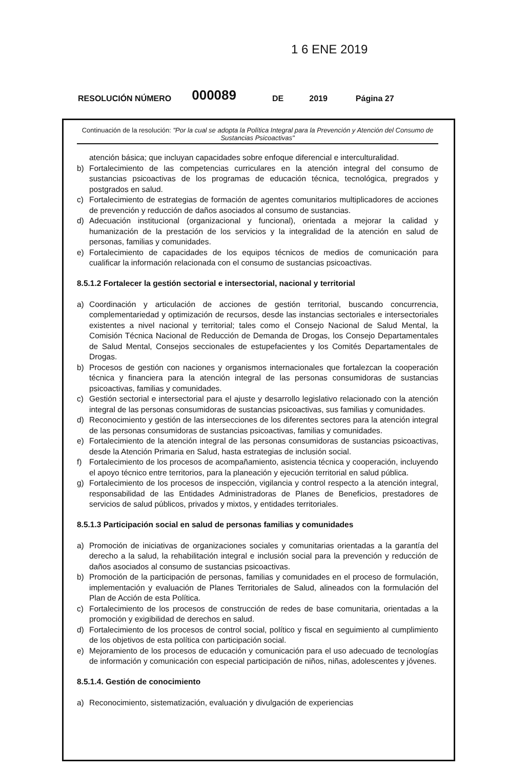1 6 ENE 2019
RESOLUCIÓN NÚMERO 000089 DE 2019 Página 27
Continuación de la resolución: "Por la cual se adopta la Política Integral para la Prevención y Atención del Consumo de Sustancias Psicoactivas"
atención básica; que incluyan capacidades sobre enfoque diferencial e interculturalidad.
b) Fortalecimiento de las competencias curriculares en la atención integral del consumo de sustancias psicoactivas de los programas de educación técnica, tecnológica, pregrados y postgrados en salud.
c) Fortalecimiento de estrategias de formación de agentes comunitarios multiplicadores de acciones de prevención y reducción de daños asociados al consumo de sustancias.
d) Adecuación institucional (organizacional y funcional), orientada a mejorar la calidad y humanización de la prestación de los servicios y la integralidad de la atención en salud de personas, familias y comunidades.
e) Fortalecimiento de capacidades de los equipos técnicos de medios de comunicación para cualificar la información relacionada con el consumo de sustancias psicoactivas.
8.5.1.2 Fortalecer la gestión sectorial e intersectorial, nacional y territorial
a) Coordinación y articulación de acciones de gestión territorial, buscando concurrencia, complementariedad y optimización de recursos, desde las instancias sectoriales e intersectoriales existentes a nivel nacional y territorial; tales como el Consejo Nacional de Salud Mental, la Comisión Técnica Nacional de Reducción de Demanda de Drogas, los Consejo Departamentales de Salud Mental, Consejos seccionales de estupefacientes y los Comités Departamentales de Drogas.
b) Procesos de gestión con naciones y organismos internacionales que fortalezcan la cooperación técnica y financiera para la atención integral de las personas consumidoras de sustancias psicoactivas, familias y comunidades.
c) Gestión sectorial e intersectorial para el ajuste y desarrollo legislativo relacionado con la atención integral de las personas consumidoras de sustancias psicoactivas, sus familias y comunidades.
d) Reconocimiento y gestión de las intersecciones de los diferentes sectores para la atención integral de las personas consumidoras de sustancias psicoactivas, familias y comunidades.
e) Fortalecimiento de la atención integral de las personas consumidoras de sustancias psicoactivas, desde la Atención Primaria en Salud, hasta estrategias de inclusión social.
f) Fortalecimiento de los procesos de acompañamiento, asistencia técnica y cooperación, incluyendo el apoyo técnico entre territorios, para la planeación y ejecución territorial en salud pública.
g) Fortalecimiento de los procesos de inspección, vigilancia y control respecto a la atención integral, responsabilidad de las Entidades Administradoras de Planes de Beneficios, prestadores de servicios de salud públicos, privados y mixtos, y entidades territoriales.
8.5.1.3 Participación social en salud de personas familias y comunidades
a) Promoción de iniciativas de organizaciones sociales y comunitarias orientadas a la garantía del derecho a la salud, la rehabilitación integral e inclusión social para la prevención y reducción de daños asociados al consumo de sustancias psicoactivas.
b) Promoción de la participación de personas, familias y comunidades en el proceso de formulación, implementación y evaluación de Planes Territoriales de Salud, alineados con la formulación del Plan de Acción de esta Política.
c) Fortalecimiento de los procesos de construcción de redes de base comunitaria, orientadas a la promoción y exigibilidad de derechos en salud.
d) Fortalecimiento de los procesos de control social, político y fiscal en seguimiento al cumplimiento de los objetivos de esta política con participación social.
e) Mejoramiento de los procesos de educación y comunicación para el uso adecuado de tecnologías de información y comunicación con especial participación de niños, niñas, adolescentes y jóvenes.
8.5.1.4. Gestión de conocimiento
a) Reconocimiento, sistematización, evaluación y divulgación de experiencias